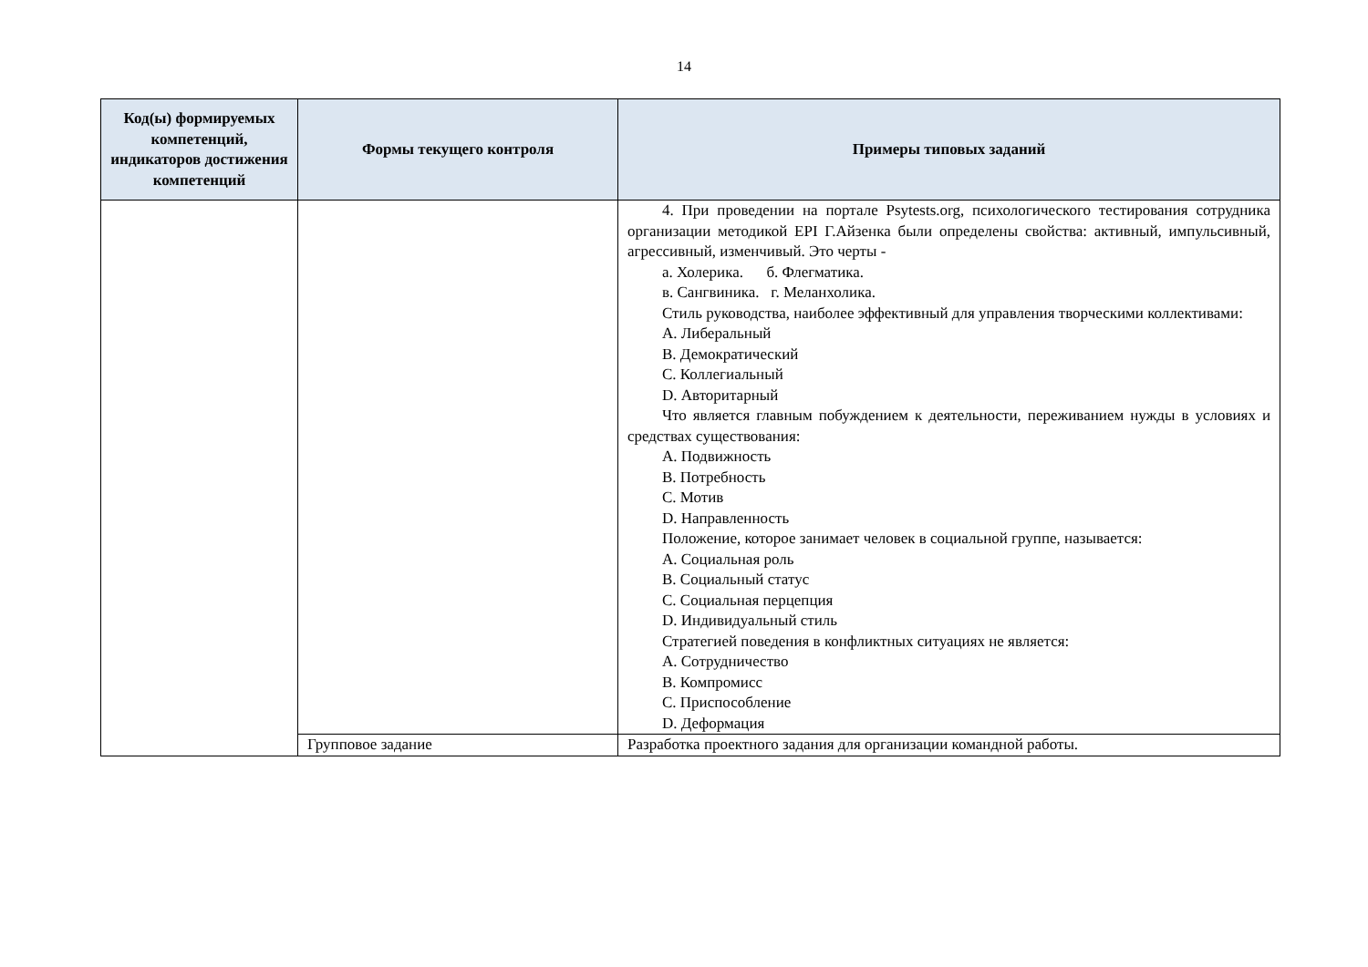14
| Код(ы) формируемых компетенций, индикаторов достижения компетенций | Формы текущего контроля | Примеры типовых заданий |
| --- | --- | --- |
| | | 4. При проведении на портале Psytests.org, психологического тестирования сотрудника организации методикой EPI Г.Айзенка были определены свойства: активный, импульсивный, агрессивный, изменчивый. Это черты - а. Холерика. б. Флегматика. в. Сангвиника. г. Меланхолика. Стиль руководства, наиболее эффективный для управления творческими коллективами: A. Либеральный B. Демократический C. Коллегиальный D. Авторитарный Что является главным побуждением к деятельности, переживанием нужды в условиях и средствах существования: A. Подвижность B. Потребность C. Мотив D. Направленность Положение, которое занимает человек в социальной группе, называется: A. Социальная роль B. Социальный статус C. Социальная перцепция D. Индивидуальный стиль Стратегией поведения в конфликтных ситуациях не является: A. Сотрудничество B. Компромисс C. Приспособление D. Деформация |
| | Групповое задание | Разработка проектного задания для организации командной работы. |